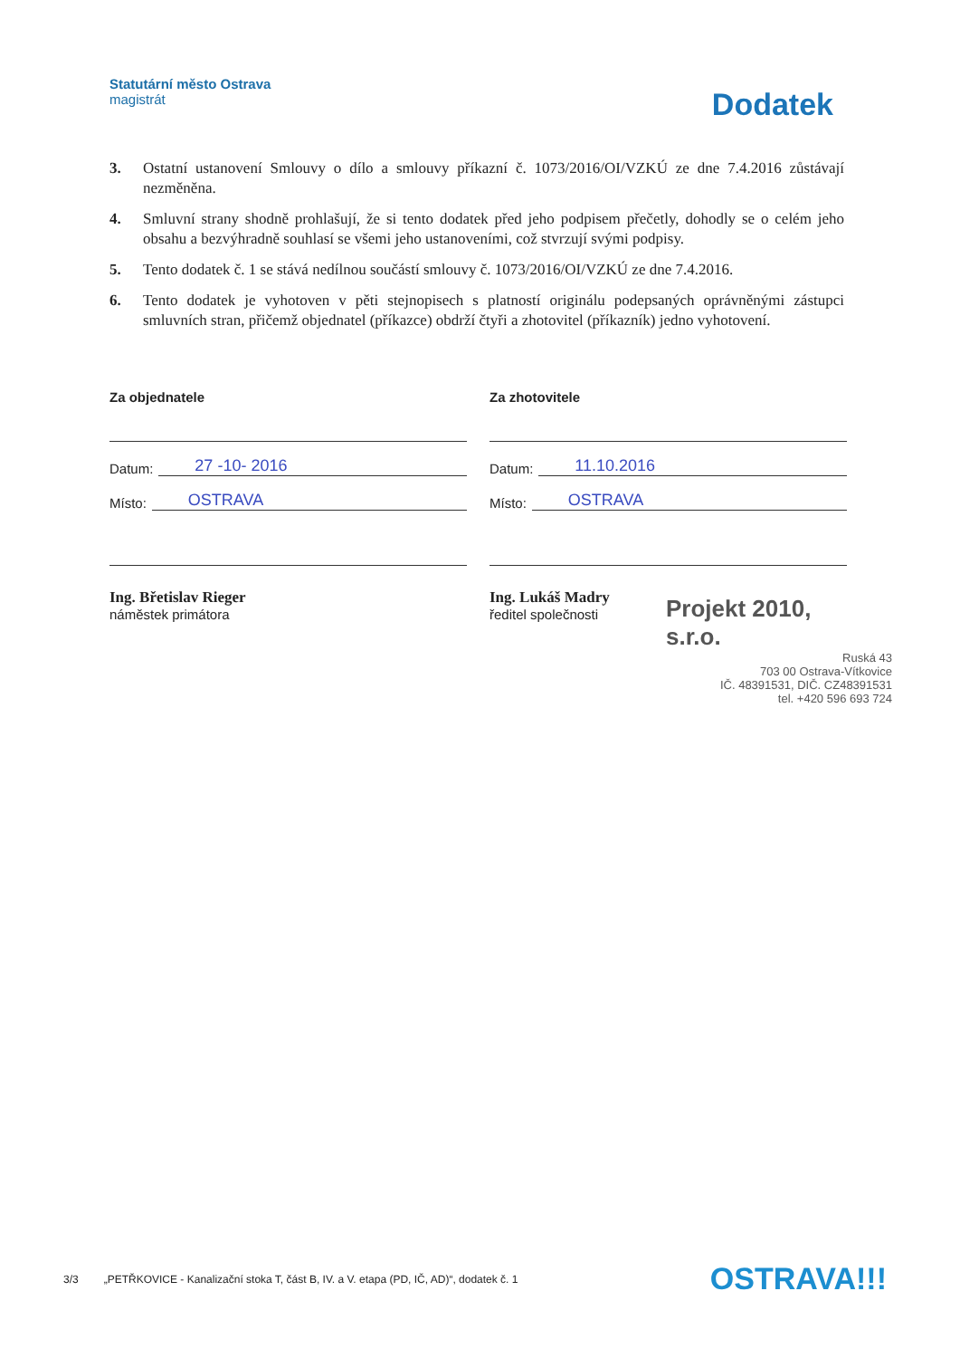Statutární město Ostrava
magistrát
Dodatek
3. Ostatní ustanovení Smlouvy o dílo a smlouvy příkazní č. 1073/2016/OI/VZKÚ ze dne 7.4.2016 zůstávají nezměněna.
4. Smluvní strany shodně prohlašují, že si tento dodatek před jeho podpisem přečetly, dohodly se o celém jeho obsahu a bezvýhradně souhlasí se všemi jeho ustanoveními, což stvrzují svými podpisy.
5. Tento dodatek č. 1 se stává nedílnou součástí smlouvy č. 1073/2016/OI/VZKÚ ze dne 7.4.2016.
6. Tento dodatek je vyhotoven v pěti stejnopisech s platností originálu podepsaných oprávněnými zástupci smluvních stran, přičemž objednatel (příkazce) obdrží čtyři a zhotovitel (příkazník) jedno vyhotovení.
Za objednatele
Datum:
27 -10- 2016
Místo:
OSTRAVA
Ing. Břetislav Rieger
náměstek primátora
Za zhotovitele
Datum:
11.10.2016
Místo:
OSTRAVA
Ing. Lukáš Madry
ředitel společnosti
Projekt 2010, s.r.o.
Ruská 43
703 00 Ostrava-Vítkovice
IČ. 48391531, DIČ. CZ48391531
tel. +420 596 693 724
3/3 „PETŘKOVICE - Kanalizační stoka T, část B, IV. a V. etapa (PD, IČ, AD)“, dodatek č. 1 OSTRAVA!!!